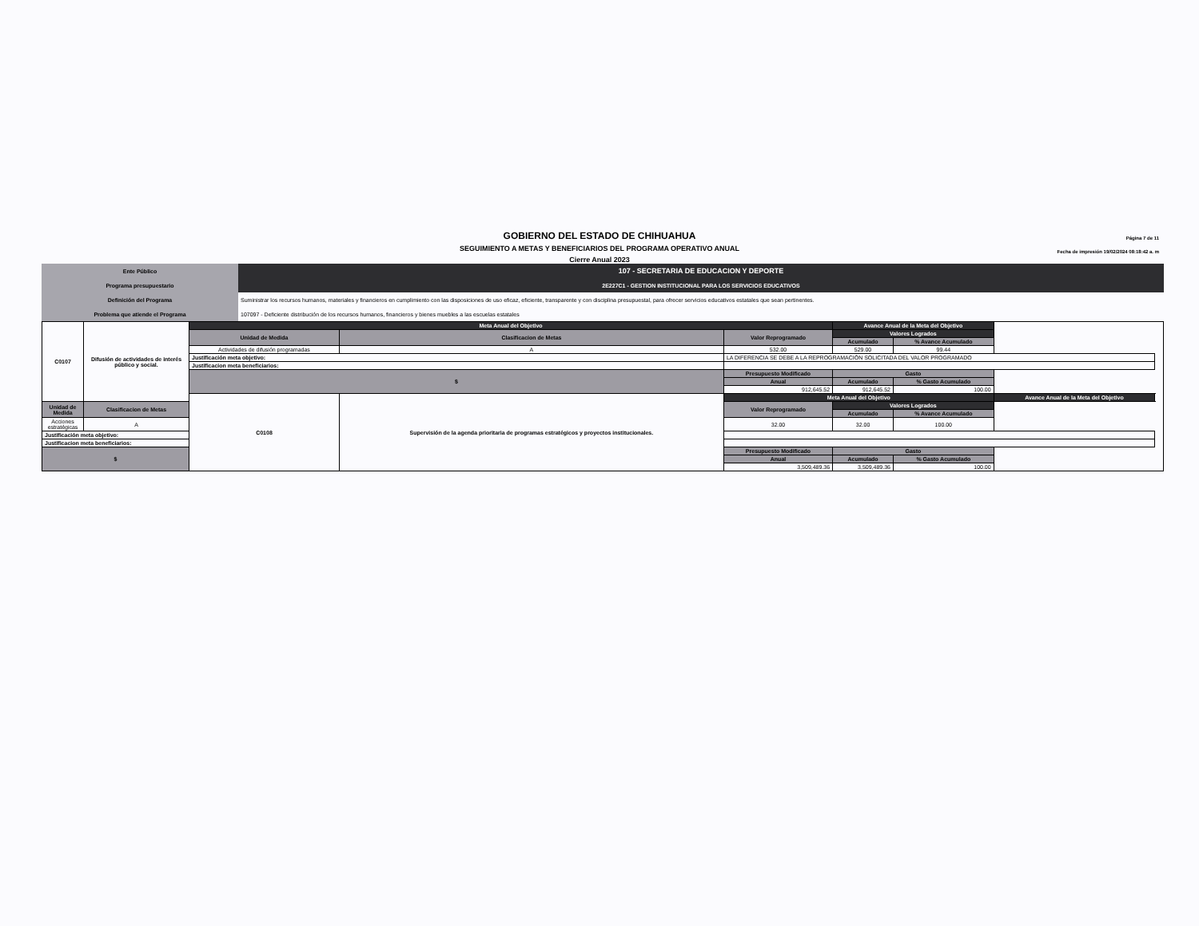Página 7 de 11
Fecha de impresión 19/02/2024 08:18:42 a. m
GOBIERNO DEL ESTADO DE CHIHUAHUA
SEGUIMIENTO A METAS Y BENEFICIARIOS DEL PROGRAMA OPERATIVO ANUAL
Cierre Anual 2023
| Ente Público | 107 - SECRETARIA DE EDUCACION Y DEPORTE |
| Programa presupuestario | 2E227C1 - GESTION INSTITUCIONAL PARA LOS SERVICIOS EDUCATIVOS |
| Definición del Programa | Suministrar los recursos humanos, materiales y financieros en cumplimiento con las disposiciones de uso eficaz, eficiente, transparente y con disciplina presupuestal, para ofrecer servicios educativos estatales que sean pertinentes. |
| Problema que atiende el Programa | 107097 - Deficiente distribución de los recursos humanos, financieros y bienes muebles a las escuelas estatales |
| C0107 | Difusión de actividades de interés público y social. | Meta Anual del Objetivo | | | Avance Anual de la Meta del Objetivo | | | |
| | | Unidad de Medida | Clasificacion de Metas | Valor Reprogramado | Valores Logrados | | | |
| | | | | | Acumulado | % Avance Acumulado | | |
| | | Actividades de difusión programadas | A | 532.00 | 529.00 | 99.44 | | |
| | | Justificación meta objetivo: | | LA DIFERENCIA SE DEBE A LA REPROGRAMACIÓN SOLICITADA DEL VALOR PROGRAMADO | | | | |
| | | Justificacion meta beneficiarios: | | | | | | |
| | | $ | | Presupuesto Modificado | Gasto | | | |
| | | | | Anual | Acumulado | % Gasto Acumulado | | |
| | | | | 912,645.52 | 912,645.52 | 100.00 | | |
| | | C0108 | Supervisión de la agenda prioritaria de programas estratégicos y proyectos institucionales. | Meta Anual del Objetivo | | | Avance Anual de la Meta del Objetivo | |
| Unidad de Medida | Clasificacion de Metas | | | Valor Reprogramado | Valores Logrados | | | |
| | | | | | Acumulado | % Avance Acumulado | | |
| Acciones estratégicas | A | | | 32.00 | 32.00 | 100.00 | | |
| Justificación meta objetivo: | | | | | | | | |
| Justificacion meta beneficiarios: | | | | | | | | |
| $ | | | | Presupuesto Modificado | Gasto | | | |
| | | | | Anual | Acumulado | % Gasto Acumulado | | |
| | | | | 3,509,489.36 | 3,509,489.36 | 100.00 | | |